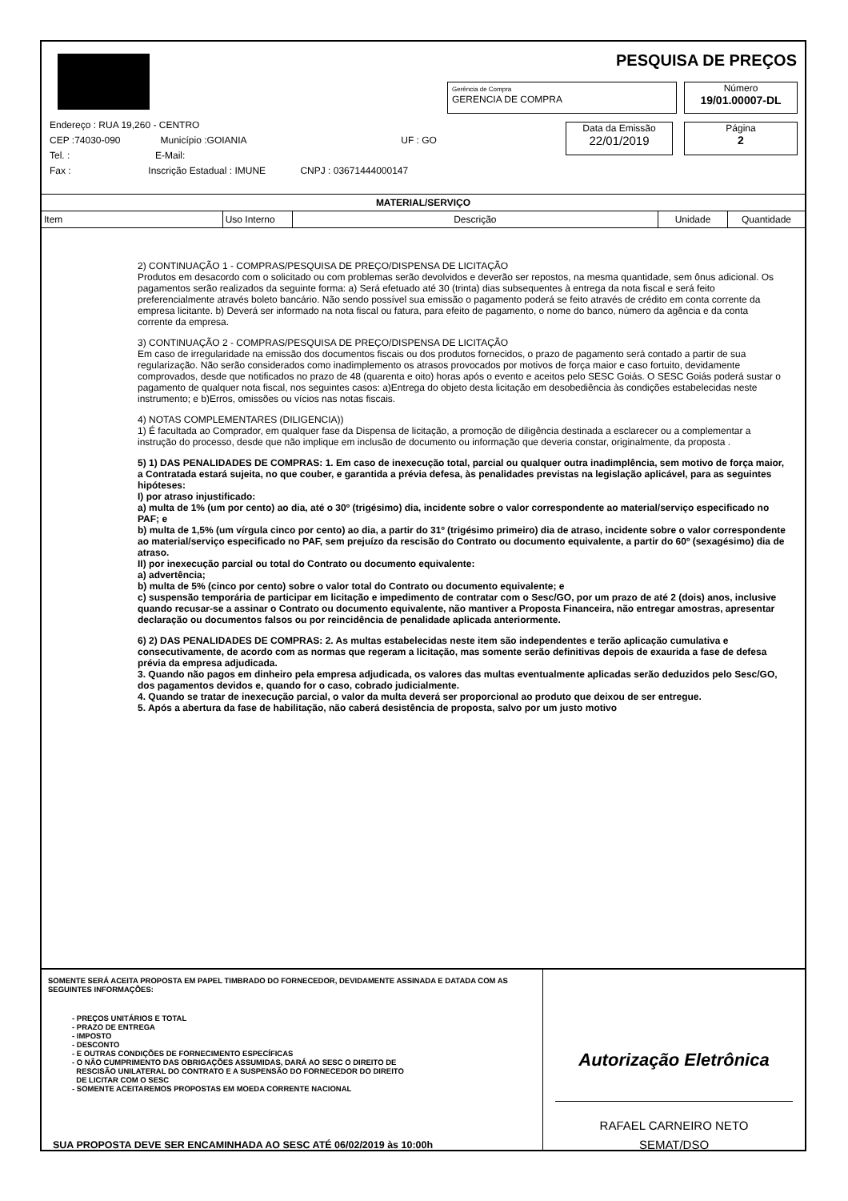PESQUISA DE PREÇOS
Gerência de Compra
GERENCIA DE COMPRA
Número
19/01.00007-DL
Data da Emissão
22/01/2019
Página
2
Endereço : RUA 19,260 - CENTRO
CEP :74030-090 Município :GOIANIA UF : GO
Tel. : E-Mail:
Fax : Inscrição Estadual : IMUNE CNPJ : 03671444000147
| MATERIAL/SERVIÇO | | | | |
| Item | Uso Interno | Descrição | Unidade | Quantidade |
2) CONTINUAÇÃO 1 - COMPRAS/PESQUISA DE PREÇO/DISPENSA DE LICITAÇÃO
Produtos em desacordo com o solicitado ou com problemas serão devolvidos e deverão ser repostos, na mesma quantidade, sem ônus adicional. Os pagamentos serão realizados da seguinte forma: a) Será efetuado até 30 (trinta) dias subsequentes à entrega da nota fiscal e será feito preferencialmente através boleto bancário. Não sendo possível sua emissão o pagamento poderá se feito através de crédito em conta corrente da empresa licitante. b) Deverá ser informado na nota fiscal ou fatura, para efeito de pagamento, o nome do banco, número da agência e da conta corrente da empresa.
3) CONTINUAÇÃO 2 - COMPRAS/PESQUISA DE PREÇO/DISPENSA DE LICITAÇÃO
Em caso de irregularidade na emissão dos documentos fiscais ou dos produtos fornecidos, o prazo de pagamento será contado a partir de sua regularização. Não serão considerados como inadimplemento os atrasos provocados por motivos de força maior e caso fortuito, devidamente comprovados, desde que notificados no prazo de 48 (quarenta e oito) horas após o evento e aceitos pelo SESC Goiás. O SESC Goiás poderá sustar o pagamento de qualquer nota fiscal, nos seguintes casos: a)Entrega do objeto desta licitação em desobediência às condições estabelecidas neste instrumento; e b)Erros, omissões ou vícios nas notas fiscais.
4) NOTAS COMPLEMENTARES (DILIGENCIA))
1) É facultada ao Comprador, em qualquer fase da Dispensa de licitação, a promoção de diligência destinada a esclarecer ou a complementar a instrução do processo, desde que não implique em inclusão de documento ou informação que deveria constar, originalmente, da proposta .
5) 1) DAS PENALIDADES DE COMPRAS: 1. Em caso de inexecução total, parcial ou qualquer outra inadimplência, sem motivo de força maior, a Contratada estará sujeita, no que couber, e garantida a prévia defesa, às penalidades previstas na legislação aplicável, para as seguintes hipóteses:
I) por atraso injustificado:
a) multa de 1% (um por cento) ao dia, até o 30º (trigésimo) dia, incidente sobre o valor correspondente ao material/serviço especificado no PAF; e
b) multa de 1,5% (um vírgula cinco por cento) ao dia, a partir do 31º (trigésimo primeiro) dia de atraso, incidente sobre o valor correspondente ao material/serviço especificado no PAF, sem prejuízo da rescisão do Contrato ou documento equivalente, a partir do 60º (sexagésimo) dia de atraso.
II) por inexecução parcial ou total do Contrato ou documento equivalente:
a) advertência;
b) multa de 5% (cinco por cento) sobre o valor total do Contrato ou documento equivalente; e
c) suspensão temporária de participar em licitação e impedimento de contratar com o Sesc/GO, por um prazo de até 2 (dois) anos, inclusive quando recusar-se a assinar o Contrato ou documento equivalente, não mantiver a Proposta Financeira, não entregar amostras, apresentar declaração ou documentos falsos ou por reincidência de penalidade aplicada anteriormente.
6) 2) DAS PENALIDADES DE COMPRAS: 2. As multas estabelecidas neste item são independentes e terão aplicação cumulativa e consecutivamente, de acordo com as normas que regeram a licitação, mas somente serão definitivas depois de exaurida a fase de defesa prévia da empresa adjudicada.
3. Quando não pagos em dinheiro pela empresa adjudicada, os valores das multas eventualmente aplicadas serão deduzidos pelo Sesc/GO, dos pagamentos devidos e, quando for o caso, cobrado judicialmente.
4. Quando se tratar de inexecução parcial, o valor da multa deverá ser proporcional ao produto que deixou de ser entregue.
5. Após a abertura da fase de habilitação, não caberá desistência de proposta, salvo por um justo motivo
SOMENTE SERÁ ACEITA PROPOSTA EM PAPEL TIMBRADO DO FORNECEDOR, DEVIDAMENTE ASSINADA E DATADA COM AS SEGUINTES INFORMAÇÕES:
- PREÇOS UNITÁRIOS E TOTAL
- PRAZO DE ENTREGA
- IMPOSTO
- DESCONTO
- E OUTRAS CONDIÇÕES DE FORNECIMENTO ESPECÍFICAS
- O NÃO CUMPRIMENTO DAS OBRIGAÇÕES ASSUMIDAS, DARÁ AO SESC O DIREITO DE
RESCISÃO UNILATERAL DO CONTRATO E A SUSPENSÃO DO FORNECEDOR DO DIREITO
DE LICITAR COM O SESC
- SOMENTE ACEITAREMOS PROPOSTAS EM MOEDA CORRENTE NACIONAL
SUA PROPOSTA DEVE SER ENCAMINHADA AO SESC ATÉ 06/02/2019 às 10:00h
Autorização Eletrônica
RAFAEL CARNEIRO NETO
SEMAT/DSO